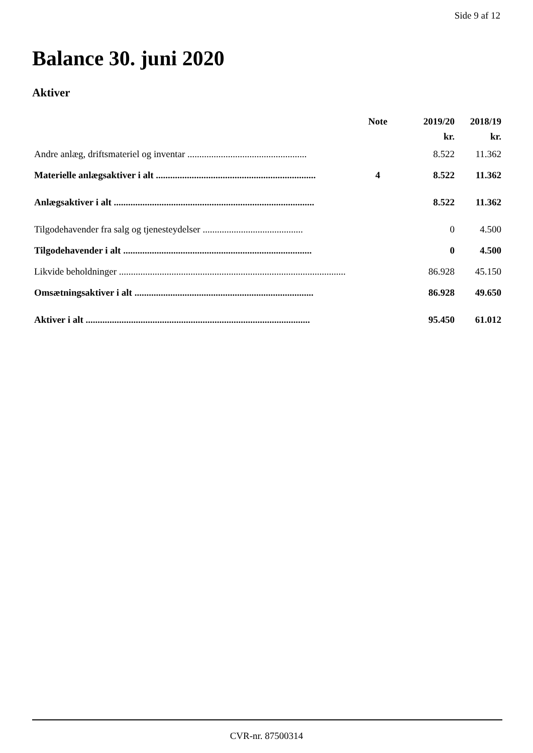Side 9 af 12
Balance 30. juni 2020
Aktiver
| | Note | 2019/20 | 2018/19 |
| --- | --- | --- | --- |
| | | kr. | kr. |
| Andre anlæg, driftsmateriel og inventar .................................................. | | 8.522 | 11.362 |
| Materielle anlægsaktiver i alt ................................................................... | 4 | 8.522 | 11.362 |
| Anlægsaktiver i alt .................................................................................... | | 8.522 | 11.362 |
| Tilgodehavender fra salg og tjenesteydelser .......................................... | | 0 | 4.500 |
| Tilgodehavender i alt ............................................................................... | | 0 | 4.500 |
| Likvide beholdninger ............................................................................................... | | 86.928 | 45.150 |
| Omsætningsaktiver i alt ........................................................................... | | 86.928 | 49.650 |
| Aktiver i alt .............................................................................................. | | 95.450 | 61.012 |
CVR-nr. 87500314